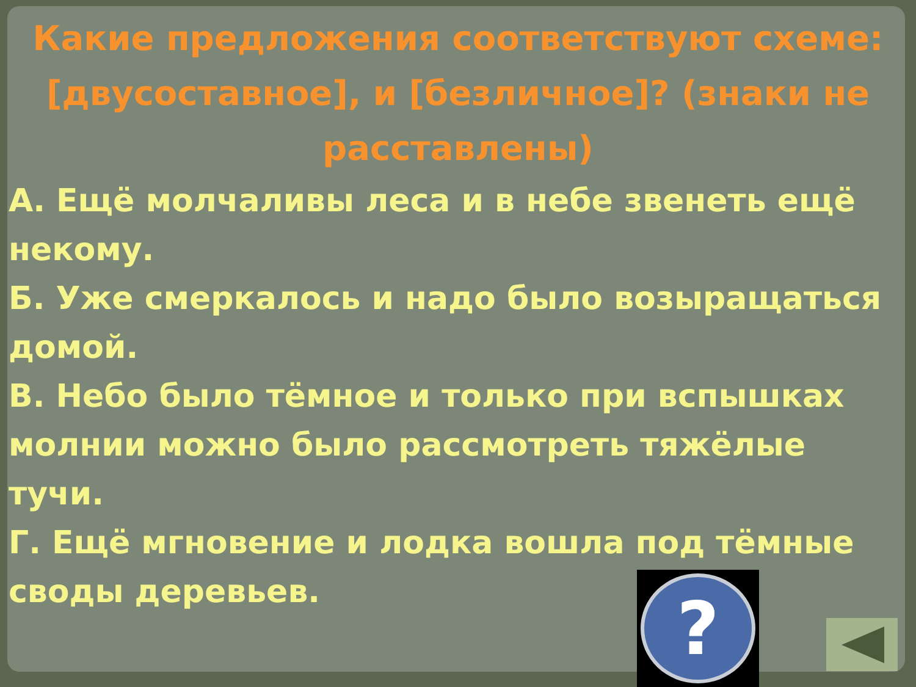Какие предложения соответствуют схеме: [двусоставное], и [безличное]? (знаки не расставлены)
А. Ещё молчаливы леса и в небе звенеть ещё некому.
Б. Уже смеркалось и надо было возыращаться домой.
В. Небо было тёмное и только при вспышках молнии можно было рассмотреть тяжёлые тучи.
Г. Ещё мгновение и лодка вошла под тёмные своды деревьев.
?